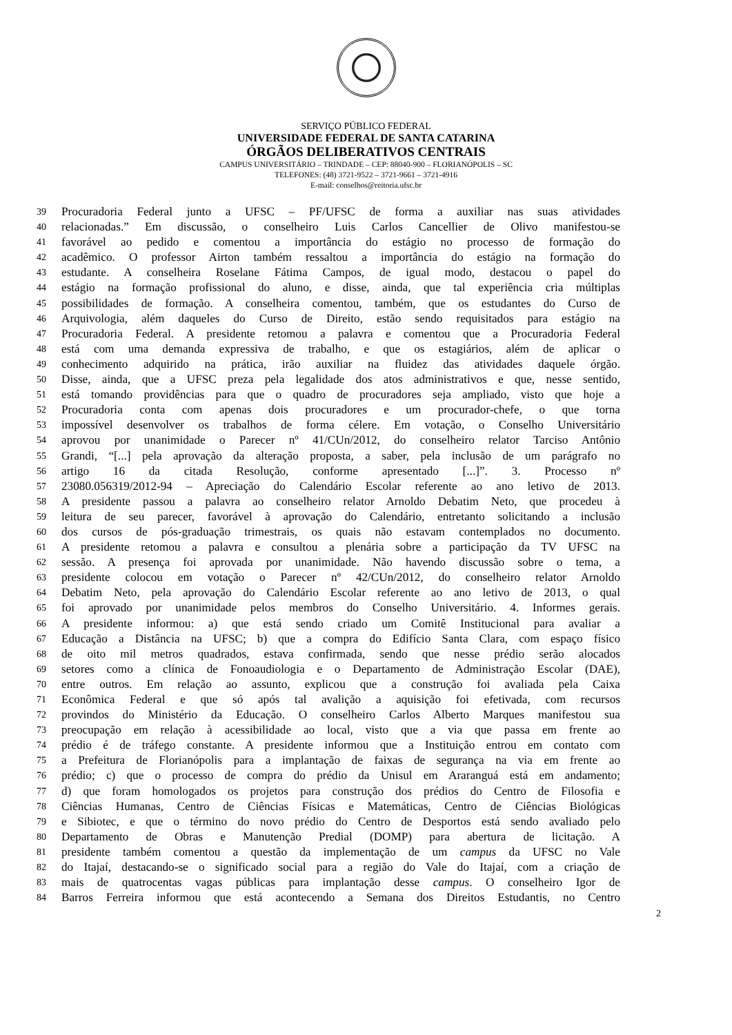SERVIÇO PÚBLICO FEDERAL
UNIVERSIDADE FEDERAL DE SANTA CATARINA
ÓRGÃOS DELIBERATIVOS CENTRAIS
CAMPUS UNIVERSITÁRIO – TRINDADE – CEP: 88040-900 – FLORIANÓPOLIS – SC
TELEFONES: (48) 3721-9522 – 3721-9661 – 3721-4916
E-mail: conselhos@reitoria.ufsc.br
39 Procuradoria Federal junto a UFSC – PF/UFSC de forma a auxiliar nas suas atividades
40 relacionadas.” Em discussão, o conselheiro Luis Carlos Cancellier de Olivo manifestou-se
41 favorável ao pedido e comentou a importância do estágio no processo de formação do
42 acadêmico. O professor Airton também ressaltou a importância do estágio na formação do
43 estudante. A conselheira Roselane Fátima Campos, de igual modo, destacou o papel do
44 estágio na formação profissional do aluno, e disse, ainda, que tal experiência cria múltiplas
45 possibilidades de formação. A conselheira comentou, também, que os estudantes do Curso de
46 Arquivologia, além daqueles do Curso de Direito, estão sendo requisitados para estágio na
47 Procuradoria Federal. A presidente retomou a palavra e comentou que a Procuradoria Federal
48 está com uma demanda expressiva de trabalho, e que os estagiários, além de aplicar o
49 conhecimento adquirido na prática, irão auxiliar na fluidez das atividades daquele órgão.
50 Disse, ainda, que a UFSC preza pela legalidade dos atos administrativos e que, nesse sentido,
51 está tomando providências para que o quadro de procuradores seja ampliado, visto que hoje a
52 Procuradoria conta com apenas dois procuradores e um procurador-chefe, o que torna
53 impossível desenvolver os trabalhos de forma célere. Em votação, o Conselho Universitário
54 aprovou por unanimidade o Parecer nº 41/CUn/2012, do conselheiro relator Tarciso Antônio
55 Grandi, “[...] pela aprovação da alteração proposta, a saber, pela inclusão de um parágrafo no
56 artigo 16 da citada Resolução, conforme apresentado [...]”. 3. Processo nº
57 23080.056319/2012-94 – Apreciação do Calendário Escolar referente ao ano letivo de 2013.
58 A presidente passou a palavra ao conselheiro relator Arnoldo Debatim Neto, que procedeu à
59 leitura de seu parecer, favorável à aprovação do Calendário, entretanto solicitando a inclusão
60 dos cursos de pós-graduação trimestrais, os quais não estavam contemplados no documento.
61 A presidente retomou a palavra e consultou a plenária sobre a participação da TV UFSC na
62 sessão. A presença foi aprovada por unanimidade. Não havendo discussão sobre o tema, a
63 presidente colocou em votação o Parecer nº 42/CUn/2012, do conselheiro relator Arnoldo
64 Debatim Neto, pela aprovação do Calendário Escolar referente ao ano letivo de 2013, o qual
65 foi aprovado por unanimidade pelos membros do Conselho Universitário. 4. Informes gerais.
66 A presidente informou: a) que está sendo criado um Comitê Institucional para avaliar a
67 Educação a Distância na UFSC; b) que a compra do Edifício Santa Clara, com espaço físico
68 de oito mil metros quadrados, estava confirmada, sendo que nesse prédio serão alocados
69 setores como a clínica de Fonoaudiologia e o Departamento de Administração Escolar (DAE),
70 entre outros. Em relação ao assunto, explicou que a construção foi avaliada pela Caixa
71 Econômica Federal e que só após tal avalição a aquisição foi efetivada, com recursos
72 provindos do Ministério da Educação. O conselheiro Carlos Alberto Marques manifestou sua
73 preocupação em relação à acessibilidade ao local, visto que a via que passa em frente ao
74 prédio é de tráfego constante. A presidente informou que a Instituição entrou em contato com
75 a Prefeitura de Florianópolis para a implantação de faixas de segurança na via em frente ao
76 prédio; c) que o processo de compra do prédio da Unisul em Araranguá está em andamento;
77 d) que foram homologados os projetos para construção dos prédios do Centro de Filosofia e
78 Ciências Humanas, Centro de Ciências Físicas e Matemáticas, Centro de Ciências Biológicas
79 e Sibiotec, e que o término do novo prédio do Centro de Desportos está sendo avaliado pelo
80 Departamento de Obras e Manutenção Predial (DOMP) para abertura de licitação. A
81 presidente também comentou a questão da implementação de um campus da UFSC no Vale
82 do Itajaí, destacando-se o significado social para a região do Vale do Itajaí, com a criação de
83 mais de quatrocentas vagas públicas para implantação desse campus. O conselheiro Igor de
84 Barros Ferreira informou que está acontecendo a Semana dos Direitos Estudantis, no Centro
2